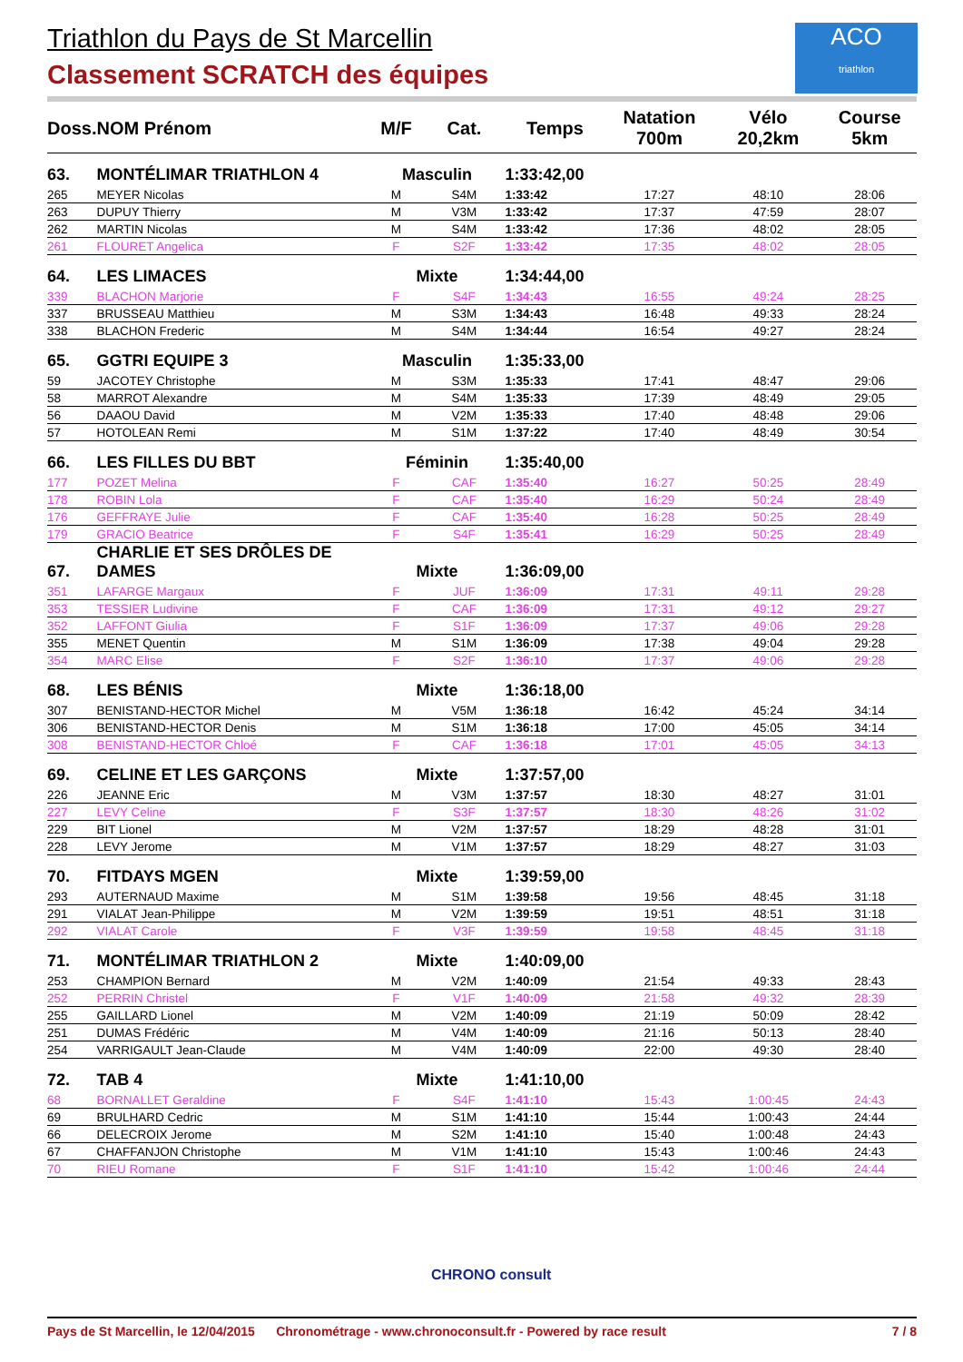Triathlon du Pays de St Marcellin
Classement SCRATCH des équipes
ACO
triathlon
| Doss. | NOM Prénom | M/F | Cat. | Temps | Natation 700m | Vélo 20,2km | Course 5km |
| --- | --- | --- | --- | --- | --- | --- | --- |
| 63. | MONTÉLIMAR TRIATHLON 4 | Masculin | | 1:33:42,00 | | | |
| 265 | MEYER Nicolas | M | S4M | 1:33:42 | 17:27 | 48:10 | 28:06 |
| 263 | DUPUY Thierry | M | V3M | 1:33:42 | 17:37 | 47:59 | 28:07 |
| 262 | MARTIN Nicolas | M | S4M | 1:33:42 | 17:36 | 48:02 | 28:05 |
| 261 | FLOURET Angelica | F | S2F | 1:33:42 | 17:35 | 48:02 | 28:05 |
| 64. | LES LIMACES | Mixte | | 1:34:44,00 | | | |
| 339 | BLACHON Marjorie | F | S4F | 1:34:43 | 16:55 | 49:24 | 28:25 |
| 337 | BRUSSEAU Matthieu | M | S3M | 1:34:43 | 16:48 | 49:33 | 28:24 |
| 338 | BLACHON Frederic | M | S4M | 1:34:44 | 16:54 | 49:27 | 28:24 |
| 65. | GGTRI EQUIPE 3 | Masculin | | 1:35:33,00 | | | |
| 59 | JACOTEY Christophe | M | S3M | 1:35:33 | 17:41 | 48:47 | 29:06 |
| 58 | MARROT Alexandre | M | S4M | 1:35:33 | 17:39 | 48:49 | 29:05 |
| 56 | DAAOU David | M | V2M | 1:35:33 | 17:40 | 48:48 | 29:06 |
| 57 | HOTOLEAN Remi | M | S1M | 1:37:22 | 17:40 | 48:49 | 30:54 |
| 66. | LES FILLES DU BBT | Féminin | | 1:35:40,00 | | | |
| 177 | POZET Melina | F | CAF | 1:35:40 | 16:27 | 50:25 | 28:49 |
| 178 | ROBIN Lola | F | CAF | 1:35:40 | 16:29 | 50:24 | 28:49 |
| 176 | GEFFRAYE Julie | F | CAF | 1:35:40 | 16:28 | 50:25 | 28:49 |
| 179 | GRACIO Beatrice | F | S4F | 1:35:41 | 16:29 | 50:25 | 28:49 |
| 67. | CHARLIE ET SES DRÔLES DE DAMES | Mixte | | 1:36:09,00 | | | |
| 351 | LAFARGE Margaux | F | JUF | 1:36:09 | 17:31 | 49:11 | 29:28 |
| 353 | TESSIER Ludivine | F | CAF | 1:36:09 | 17:31 | 49:12 | 29:27 |
| 352 | LAFFONT Giulia | F | S1F | 1:36:09 | 17:37 | 49:06 | 29:28 |
| 355 | MENET Quentin | M | S1M | 1:36:09 | 17:38 | 49:04 | 29:28 |
| 354 | MARC Elise | F | S2F | 1:36:10 | 17:37 | 49:06 | 29:28 |
| 68. | LES BÉNIS | Mixte | | 1:36:18,00 | | | |
| 307 | BENISTAND-HECTOR Michel | M | V5M | 1:36:18 | 16:42 | 45:24 | 34:14 |
| 306 | BENISTAND-HECTOR Denis | M | S1M | 1:36:18 | 17:00 | 45:05 | 34:14 |
| 308 | BENISTAND-HECTOR Chloé | F | CAF | 1:36:18 | 17:01 | 45:05 | 34:13 |
| 69. | CELINE ET LES GARÇONS | Mixte | | 1:37:57,00 | | | |
| 226 | JEANNE Eric | M | V3M | 1:37:57 | 18:30 | 48:27 | 31:01 |
| 227 | LEVY Celine | F | S3F | 1:37:57 | 18:30 | 48:26 | 31:02 |
| 229 | BIT Lionel | M | V2M | 1:37:57 | 18:29 | 48:28 | 31:01 |
| 228 | LEVY Jerome | M | V1M | 1:37:57 | 18:29 | 48:27 | 31:03 |
| 70. | FITDAYS MGEN | Mixte | | 1:39:59,00 | | | |
| 293 | AUTERNAUD Maxime | M | S1M | 1:39:58 | 19:56 | 48:45 | 31:18 |
| 291 | VIALAT Jean-Philippe | M | V2M | 1:39:59 | 19:51 | 48:51 | 31:18 |
| 292 | VIALAT Carole | F | V3F | 1:39:59 | 19:58 | 48:45 | 31:18 |
| 71. | MONTÉLIMAR TRIATHLON 2 | Mixte | | 1:40:09,00 | | | |
| 253 | CHAMPION Bernard | M | V2M | 1:40:09 | 21:54 | 49:33 | 28:43 |
| 252 | PERRIN Christel | F | V1F | 1:40:09 | 21:58 | 49:32 | 28:39 |
| 255 | GAILLARD Lionel | M | V2M | 1:40:09 | 21:19 | 50:09 | 28:42 |
| 251 | DUMAS Frédéric | M | V4M | 1:40:09 | 21:16 | 50:13 | 28:40 |
| 254 | VARRIGAULT Jean-Claude | M | V4M | 1:40:09 | 22:00 | 49:30 | 28:40 |
| 72. | TAB 4 | Mixte | | 1:41:10,00 | | | |
| 68 | BORNALLET Geraldine | F | S4F | 1:41:10 | 15:43 | 1:00:45 | 24:43 |
| 69 | BRULHARD Cedric | M | S1M | 1:41:10 | 15:44 | 1:00:43 | 24:44 |
| 66 | DELECROIX Jerome | M | S2M | 1:41:10 | 15:40 | 1:00:48 | 24:43 |
| 67 | CHAFFANJON Christophe | M | V1M | 1:41:10 | 15:43 | 1:00:46 | 24:43 |
| 70 | RIEU Romane | F | S1F | 1:41:10 | 15:42 | 1:00:46 | 24:44 |
CHRONO consult
Pays de St Marcellin, le 12/04/2015 Chronométrage - www.chronoconsult.fr - Powered by race result 7 / 8